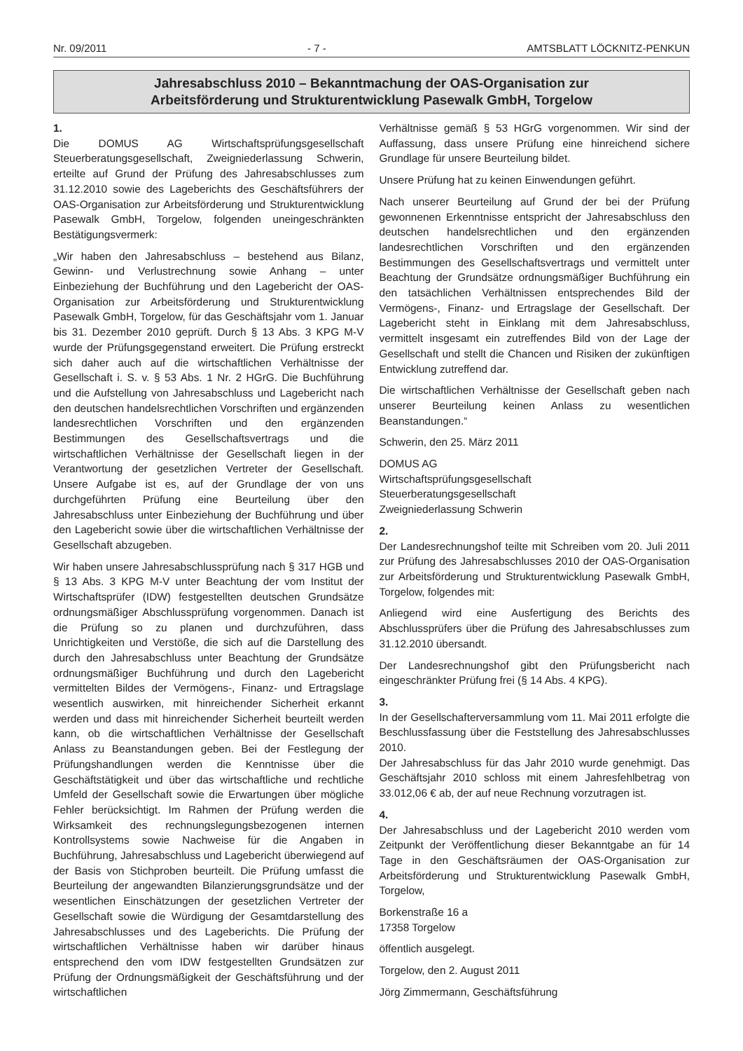Nr. 09/2011 - 7 - AMTSBLATT LÖCKNITZ-PENKUN
Jahresabschluss 2010 – Bekanntmachung der OAS-Organisation zur
Arbeitsförderung und Strukturentwicklung Pasewalk GmbH, Torgelow
1.
Die DOMUS AG Wirtschaftsprüfungsgesellschaft Steuerberatungsgesellschaft, Zweigniederlassung Schwerin, erteilte auf Grund der Prüfung des Jahresabschlusses zum 31.12.2010 sowie des Lageberichts des Geschäftsführers der OAS-Organisation zur Arbeitsförderung und Strukturentwicklung Pasewalk GmbH, Torgelow, folgenden uneingeschränkten Bestätigungsvermerk:
„Wir haben den Jahresabschluss – bestehend aus Bilanz, Gewinn- und Verlustrechnung sowie Anhang – unter Einbeziehung der Buchführung und den Lagebericht der OAS-Organisation zur Arbeitsförderung und Strukturentwicklung Pasewalk GmbH, Torgelow, für das Geschäftsjahr vom 1. Januar bis 31. Dezember 2010 geprüft. Durch § 13 Abs. 3 KPG M-V wurde der Prüfungsgegenstand erweitert. Die Prüfung erstreckt sich daher auch auf die wirtschaftlichen Verhältnisse der Gesellschaft i. S. v. § 53 Abs. 1 Nr. 2 HGrG. Die Buchführung und die Aufstellung von Jahresabschluss und Lagebericht nach den deutschen handelsrechtlichen Vorschriften und ergänzenden landesrechtlichen Vorschriften und den ergänzenden Bestimmungen des Gesellschaftsvertrags und die wirtschaftlichen Verhältnisse der Gesellschaft liegen in der Verantwortung der gesetzlichen Vertreter der Gesellschaft. Unsere Aufgabe ist es, auf der Grundlage der von uns durchgeführten Prüfung eine Beurteilung über den Jahresabschluss unter Einbeziehung der Buchführung und über den Lagebericht sowie über die wirtschaftlichen Verhältnisse der Gesellschaft abzugeben.
Wir haben unsere Jahresabschlussprüfung nach § 317 HGB und § 13 Abs. 3 KPG M-V unter Beachtung der vom Institut der Wirtschaftsprüfer (IDW) festgestellten deutschen Grundsätze ordnungsmäßiger Abschlussprüfung vorgenommen. Danach ist die Prüfung so zu planen und durchzuführen, dass Unrichtigkeiten und Verstöße, die sich auf die Darstellung des durch den Jahresabschluss unter Beachtung der Grundsätze ordnungsmäßiger Buchführung und durch den Lagebericht vermittelten Bildes der Vermögens-, Finanz- und Ertragslage wesentlich auswirken, mit hinreichender Sicherheit erkannt werden und dass mit hinreichender Sicherheit beurteilt werden kann, ob die wirtschaftlichen Verhältnisse der Gesellschaft Anlass zu Beanstandungen geben. Bei der Festlegung der Prüfungshandlungen werden die Kenntnisse über die Geschäftstätigkeit und über das wirtschaftliche und rechtliche Umfeld der Gesellschaft sowie die Erwartungen über mögliche Fehler berücksichtigt. Im Rahmen der Prüfung werden die Wirksamkeit des rechnungslegungsbezogenen internen Kontrollsystems sowie Nachweise für die Angaben in Buchführung, Jahresabschluss und Lagebericht überwiegend auf der Basis von Stichproben beurteilt. Die Prüfung umfasst die Beurteilung der angewandten Bilanzierungsgrundsätze und der wesentlichen Einschätzungen der gesetzlichen Vertreter der Gesellschaft sowie die Würdigung der Gesamtdarstellung des Jahresabschlusses und des Lageberichts. Die Prüfung der wirtschaftlichen Verhältnisse haben wir darüber hinaus entsprechend den vom IDW festgestellten Grundsätzen zur Prüfung der Ordnungsmäßigkeit der Geschäftsführung und der wirtschaftlichen
Verhältnisse gemäß § 53 HGrG vorgenommen. Wir sind der Auffassung, dass unsere Prüfung eine hinreichend sichere Grundlage für unsere Beurteilung bildet.
Unsere Prüfung hat zu keinen Einwendungen geführt.
Nach unserer Beurteilung auf Grund der bei der Prüfung gewonnenen Erkenntnisse entspricht der Jahresabschluss den deutschen handelsrechtlichen und den ergänzenden landesrechtlichen Vorschriften und den ergänzenden Bestimmungen des Gesellschaftsvertrags und vermittelt unter Beachtung der Grundsätze ordnungsmäßiger Buchführung ein den tatsächlichen Verhältnissen entsprechendes Bild der Vermögens-, Finanz- und Ertragslage der Gesellschaft. Der Lagebericht steht in Einklang mit dem Jahresabschluss, vermittelt insgesamt ein zutreffendes Bild von der Lage der Gesellschaft und stellt die Chancen und Risiken der zukünftigen Entwicklung zutreffend dar.
Die wirtschaftlichen Verhältnisse der Gesellschaft geben nach unserer Beurteilung keinen Anlass zu wesentlichen Beanstandungen.“
Schwerin, den 25. März 2011
DOMUS AG
Wirtschaftsprüfungsgesellschaft
Steuerberatungsgesellschaft
Zweigniederlassung Schwerin
2.
Der Landesrechnungshof teilte mit Schreiben vom 20. Juli 2011 zur Prüfung des Jahresabschlusses 2010 der OAS-Organisation zur Arbeitsförderung und Strukturentwicklung Pasewalk GmbH, Torgelow, folgendes mit:
Anliegend wird eine Ausfertigung des Berichts des Abschlussprüfers über die Prüfung des Jahresabschlusses zum 31.12.2010 übersandt.
Der Landesrechnungshof gibt den Prüfungsbericht nach eingeschränkter Prüfung frei (§ 14 Abs. 4 KPG).
3.
In der Gesellschafterversammlung vom 11. Mai 2011 erfolgte die Beschlussfassung über die Feststellung des Jahresabschlusses 2010.
Der Jahresabschluss für das Jahr 2010 wurde genehmigt. Das Geschäftsjahr 2010 schloss mit einem Jahresfehlbetrag von 33.012,06 € ab, der auf neue Rechnung vorzutragen ist.
4.
Der Jahresabschluss und der Lagebericht 2010 werden vom Zeitpunkt der Veröffentlichung dieser Bekanntgabe an für 14 Tage in den Geschäftsräumen der OAS-Organisation zur Arbeitsförderung und Strukturentwicklung Pasewalk GmbH, Torgelow,
Borkenstraße 16 a
17358 Torgelow
öffentlich ausgelegt.
Torgelow, den 2. August 2011
Jörg Zimmermann, Geschäftsführung